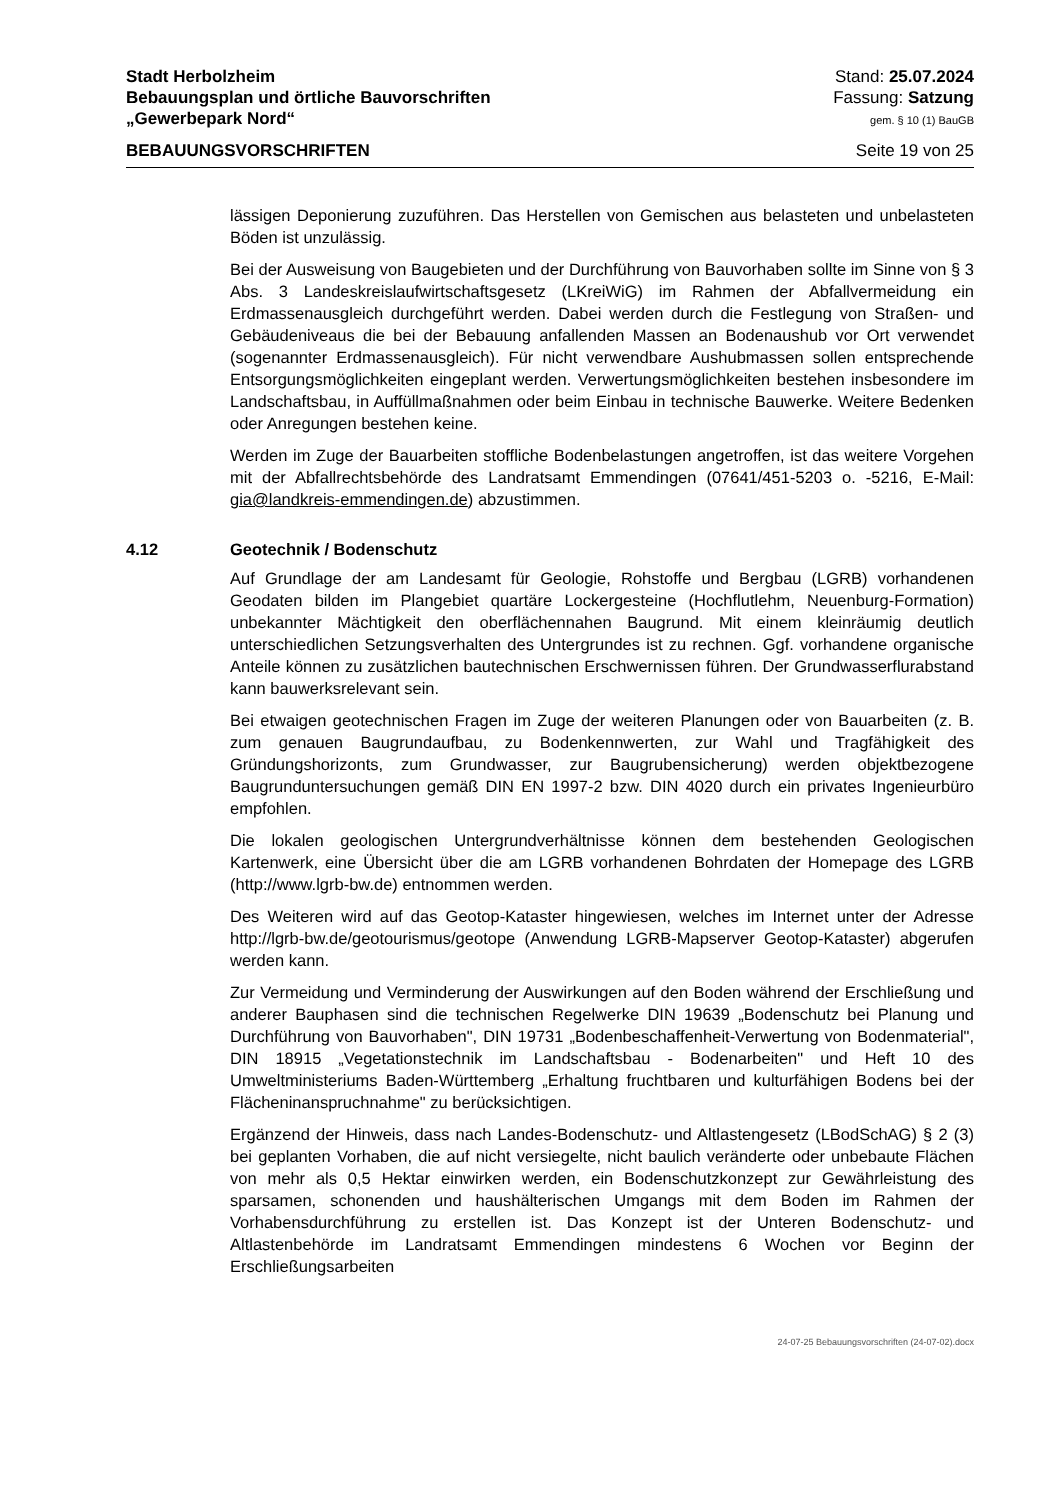Stadt Herbolzheim
Bebauungsplan und örtliche Bauvorschriften
„Gewerbepark Nord“
Stand: 25.07.2024
Fassung: Satzung
gem. § 10 (1) BauGB
BEBAUUNGSVORSCHRIFTEN Seite 19 von 25
lässigen Deponierung zuzuführen. Das Herstellen von Gemischen aus belasteten und unbelasteten Böden ist unzulässig.
Bei der Ausweisung von Baugebieten und der Durchführung von Bauvorhaben sollte im Sinne von § 3 Abs. 3 Landeskreislaufwirtschaftsgesetz (LKreiWiG) im Rahmen der Abfallvermeidung ein Erdmassenausgleich durchgeführt werden. Dabei werden durch die Festlegung von Straßen- und Gebäudeniveaus die bei der Bebauung anfallenden Massen an Bodenaushub vor Ort verwendet (sogenannter Erdmassenausgleich). Für nicht verwendbare Aushubmassen sollen entsprechende Entsorgungsmöglichkeiten eingeplant werden. Verwertungsmöglichkeiten bestehen insbesondere im Landschaftsbau, in Auffüllmaßnahmen oder beim Einbau in technische Bauwerke. Weitere Bedenken oder Anregungen bestehen keine.
Werden im Zuge der Bauarbeiten stoffliche Bodenbelastungen angetroffen, ist das weitere Vorgehen mit der Abfallrechtsbehörde des Landratsamt Emmendingen (07641/451-5203 o. -5216, E-Mail: gia@landkreis-emmendingen.de) abzustimmen.
4.12 Geotechnik / Bodenschutz
Auf Grundlage der am Landesamt für Geologie, Rohstoffe und Bergbau (LGRB) vorhandenen Geodaten bilden im Plangebiet quartäre Lockergesteine (Hochflutlehm, Neuenburg-Formation) unbekannter Mächtigkeit den oberflächennahen Baugrund. Mit einem kleinräumig deutlich unterschiedlichen Setzungsverhalten des Untergrundes ist zu rechnen. Ggf. vorhandene organische Anteile können zu zusätzlichen bautechnischen Erschwernissen führen. Der Grundwasserflurabstand kann bauwerksrelevant sein.
Bei etwaigen geotechnischen Fragen im Zuge der weiteren Planungen oder von Bauarbeiten (z. B. zum genauen Baugrundaufbau, zu Bodenkennwerten, zur Wahl und Tragfähigkeit des Gründungshorizonts, zum Grundwasser, zur Baugrubensicherung) werden objektbezogene Baugrunduntersuchungen gemäß DIN EN 1997-2 bzw. DIN 4020 durch ein privates Ingenieurbüro empfohlen.
Die lokalen geologischen Untergrundverhältnisse können dem bestehenden Geologischen Kartenwerk, eine Übersicht über die am LGRB vorhandenen Bohrdaten der Homepage des LGRB (http://www.lgrb-bw.de) entnommen werden.
Des Weiteren wird auf das Geotop-Kataster hingewiesen, welches im Internet unter der Adresse http://lgrb-bw.de/geotourismus/geotope (Anwendung LGRB-Mapserver Geotop-Kataster) abgerufen werden kann.
Zur Vermeidung und Verminderung der Auswirkungen auf den Boden während der Erschließung und anderer Bauphasen sind die technischen Regelwerke DIN 19639 „Bodenschutz bei Planung und Durchführung von Bauvorhaben", DIN 19731 „Bodenbeschaffenheit-Verwertung von Bodenmaterial", DIN 18915 „Vegetationstechnik im Landschaftsbau - Bodenarbeiten" und Heft 10 des Umweltministeriums Baden-Württemberg „Erhaltung fruchtbaren und kulturfähigen Bodens bei der Flächeninanspruchnahme" zu berücksichtigen.
Ergänzend der Hinweis, dass nach Landes-Bodenschutz- und Altlastengesetz (LBodSchAG) § 2 (3) bei geplanten Vorhaben, die auf nicht versiegelte, nicht baulich veränderte oder unbebaute Flächen von mehr als 0,5 Hektar einwirken werden, ein Bodenschutzkonzept zur Gewährleistung des sparsamen, schonenden und haushälterischen Umgangs mit dem Boden im Rahmen der Vorhabensdurchführung zu erstellen ist. Das Konzept ist der Unteren Bodenschutz- und Altlastenbehörde im Landratsamt Emmendingen mindestens 6 Wochen vor Beginn der Erschließungsarbeiten
24-07-25 Bebauungsvorschriften (24-07-02).docx